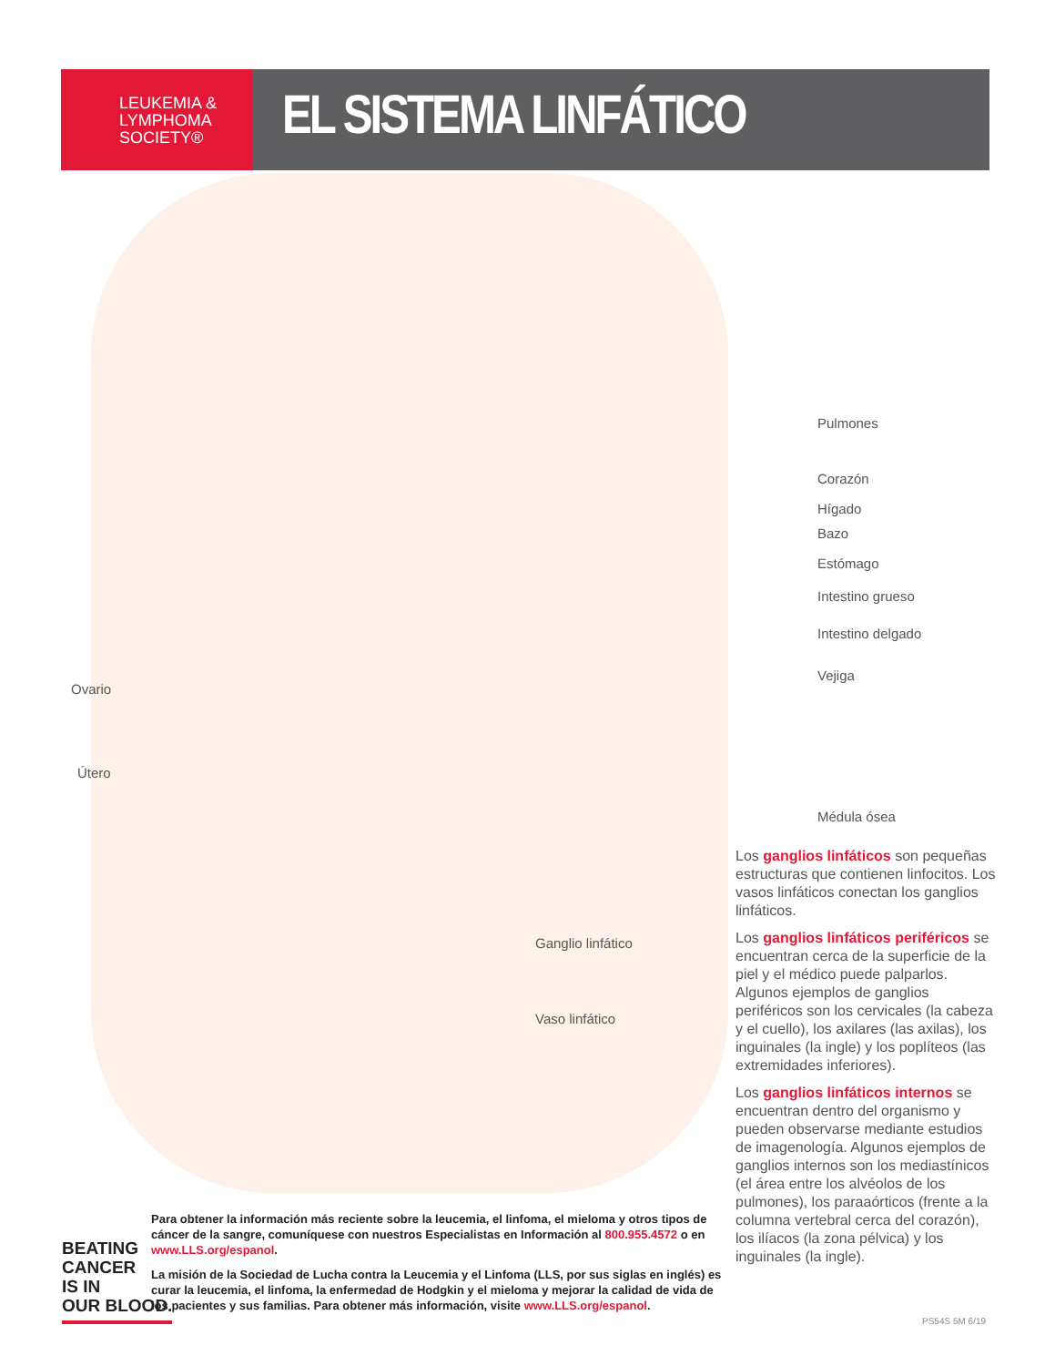LEUKEMIA &
LYMPHOMA
SOCIETY®
EL SISTEMA LINFÁTICO
Ovario
Útero
Pulmones
Corazón
Hígado
Bazo
Estómago
Intestino grueso
Intestino delgado
Vejiga
Médula ósea
Ganglio linfático
Vaso linfático
Los ganglios linfáticos son pequeñas estructuras que contienen linfocitos. Los vasos linfáticos conectan los ganglios linfáticos.
Los ganglios linfáticos periféricos se encuentran cerca de la superficie de la piel y el médico puede palparlos. Algunos ejemplos de ganglios periféricos son los cervicales (la cabeza y el cuello), los axilares (las axilas), los inguinales (la ingle) y los poplíteos (las extremidades inferiores).
Los ganglios linfáticos internos se encuentran dentro del organismo y pueden observarse mediante estudios de imagenología. Algunos ejemplos de ganglios internos son los mediastínicos (el área entre los alvéolos de los pulmones), los paraaórticos (frente a la columna vertebral cerca del corazón), los ilíacos (la zona pélvica) y los inguinales (la ingle).
BEATING
CANCER
IS IN
OUR BLOOD.
Para obtener la información más reciente sobre la leucemia, el linfoma, el mieloma y otros tipos de cáncer de la sangre, comuníquese con nuestros Especialistas en Información al 800.955.4572 o en www.LLS.org/espanol.
La misión de la Sociedad de Lucha contra la Leucemia y el Linfoma (LLS, por sus siglas en inglés) es curar la leucemia, el linfoma, la enfermedad de Hodgkin y el mieloma y mejorar la calidad de vida de los pacientes y sus familias. Para obtener más información, visite www.LLS.org/espanol.
PS54S 5M 6/19